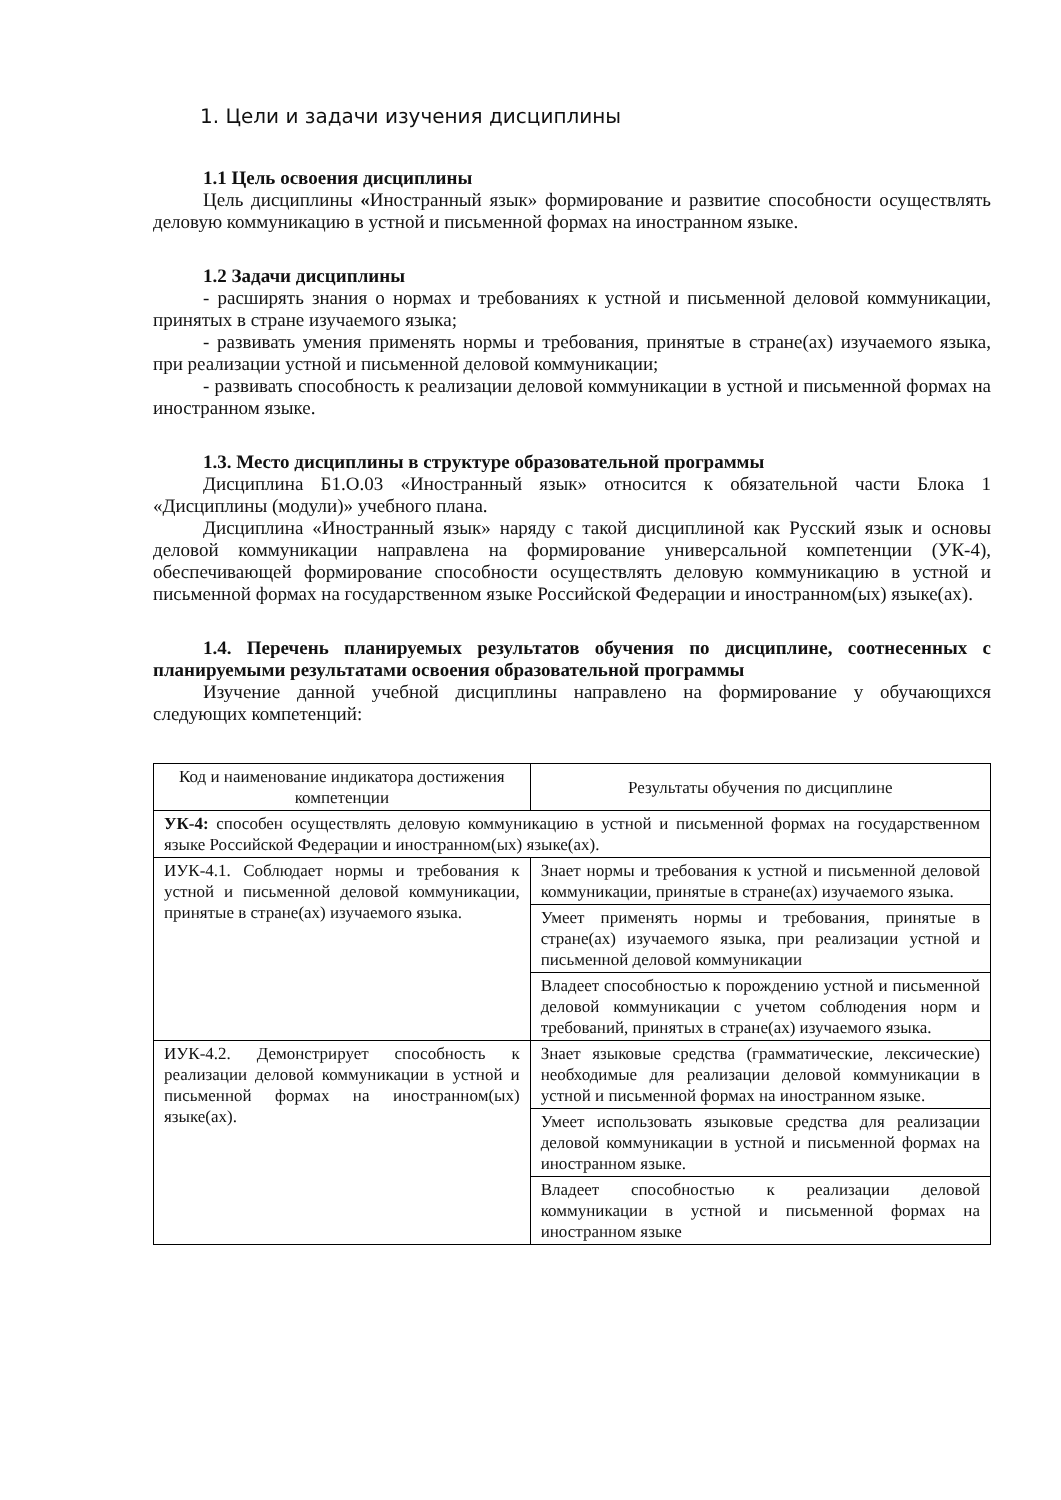1. Цели и задачи изучения дисциплины
1.1 Цель освоения дисциплины
Цель дисциплины «Иностранный язык» формирование и развитие способности осуществлять деловую коммуникацию в устной и письменной формах на иностранном языке.
1.2 Задачи дисциплины
- расширять знания о нормах и требованиях к устной и письменной деловой коммуникации, принятых в стране изучаемого языка;
- развивать умения применять нормы и требования, принятые в стране(ах) изучаемого языка, при реализации устной и письменной деловой коммуникации;
- развивать способность к реализации деловой коммуникации в устной и письменной формах на иностранном языке.
1.3. Место дисциплины в структуре образовательной программы
Дисциплина Б1.О.03 «Иностранный язык» относится к обязательной части Блока 1 «Дисциплины (модули)» учебного плана.
Дисциплина «Иностранный язык» наряду с такой дисциплиной как Русский язык и основы деловой коммуникации направлена на формирование универсальной компетенции (УК-4), обеспечивающей формирование способности осуществлять деловую коммуникацию в устной и письменной формах на государственном языке Российской Федерации и иностранном(ых) языке(ах).
1.4. Перечень планируемых результатов обучения по дисциплине, соотнесенных с планируемыми результатами освоения образовательной программы
Изучение данной учебной дисциплины направлено на формирование у обучающихся следующих компетенций:
| Код и наименование индикатора достижения компетенции | Результаты обучения по дисциплине |
| --- | --- |
| УК-4: способен осуществлять деловую коммуникацию в устной и письменной формах на государственном языке Российской Федерации и иностранном(ых) языке(ах). | |
| ИУК-4.1. Соблюдает нормы и требования к устной и письменной деловой коммуникации, принятые в стране(ах) изучаемого языка. | Знает нормы и требования к устной и письменной деловой коммуникации, принятые в стране(ах) изучаемого языка. |
| | Умеет применять нормы и требования, принятые в стране(ах) изучаемого языка, при реализации устной и письменной деловой коммуникации |
| | Владеет способностью к порождению устной и письменной деловой коммуникации с учетом соблюдения норм и требований, принятых в стране(ах) изучаемого языка. |
| ИУК-4.2. Демонстрирует способность к реализации деловой коммуникации в устной и письменной формах на иностранном(ых) языке(ах). | Знает языковые средства (грамматические, лексические) необходимые для реализации деловой коммуникации в устной и письменной формах на иностранном языке. |
| | Умеет использовать языковые средства для реализации деловой коммуникации в устной и письменной формах на иностранном языке. |
| | Владеет способностью к реализации деловой коммуникации в устной и письменной формах на иностранном языке |